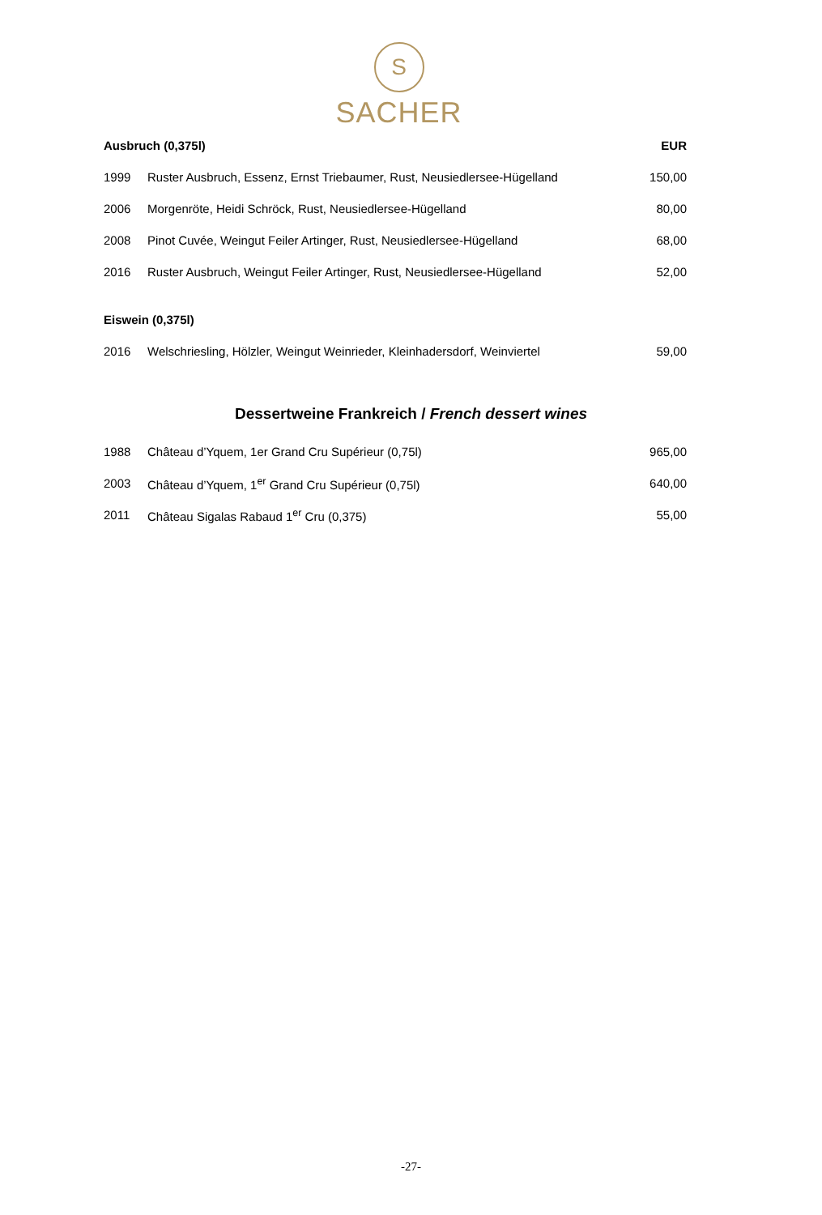S
SACHER
| Ausbruch (0,375l) | | EUR |
| --- | --- | --- |
| 1999 | Ruster Ausbruch, Essenz, Ernst Triebaumer, Rust, Neusiedlersee-Hügelland | 150,00 |
| 2006 | Morgenröte, Heidi Schröck, Rust, Neusiedlersee-Hügelland | 80,00 |
| 2008 | Pinot Cuvée, Weingut Feiler Artinger, Rust, Neusiedlersee-Hügelland | 68,00 |
| 2016 | Ruster Ausbruch, Weingut Feiler Artinger, Rust, Neusiedlersee-Hügelland | 52,00 |
| Eiswein (0,375l) | | |
| 2016 | Welschriesling, Hölzler, Weingut Weinrieder, Kleinhadersdorf, Weinviertel | 59,00 |
Dessertweine Frankreich / French dessert wines
| 1988 | Château d’Yquem, 1er Grand Cru Supérieur (0,75l) | 965,00 |
| 2003 | Château d’Yquem, 1<sup>er</sup> Grand Cru Supérieur (0,75l) | 640,00 |
| 2011 | Château Sigalas Rabaud 1<sup>er</sup> Cru (0,375) | 55,00 |
-27-